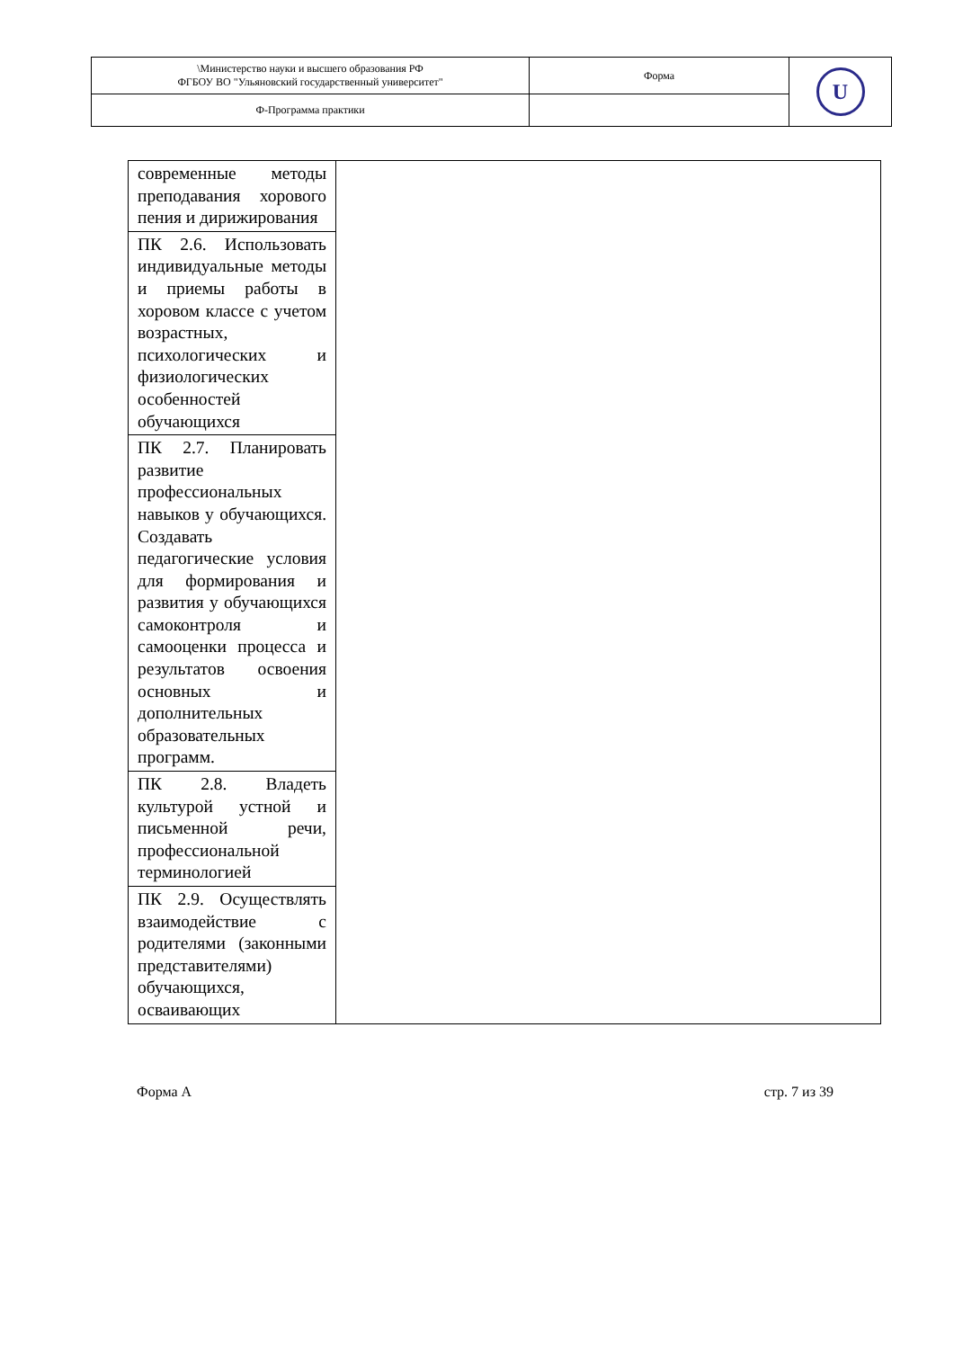| \Министерство науки и высшего образования РФ ФГБОУ ВО "Ульяновский государственный университет" | Форма | U |
| Ф-Программа практики | | |
| современные методы преподавания хорового пения и дирижирования | |
| ПК 2.6. Использовать индивидуальные методы и приемы работы в хоровом классе с учетом возрастных, психологических и физиологических особенностей обучающихся | |
| ПК 2.7. Планировать развитие профессиональных навыков у обучающихся. Создавать педагогические условия для формирования и развития у обучающихся самоконтроля и самооценки процесса и результатов освоения основных и дополнительных образовательных программ. | |
| ПК 2.8. Владеть культурой устной и письменной речи, профессиональной терминологией | |
| ПК 2.9. Осуществлять взаимодействие с родителями (законными представителями) обучающихся, осваивающих | |
Форма А стр. 7 из 39